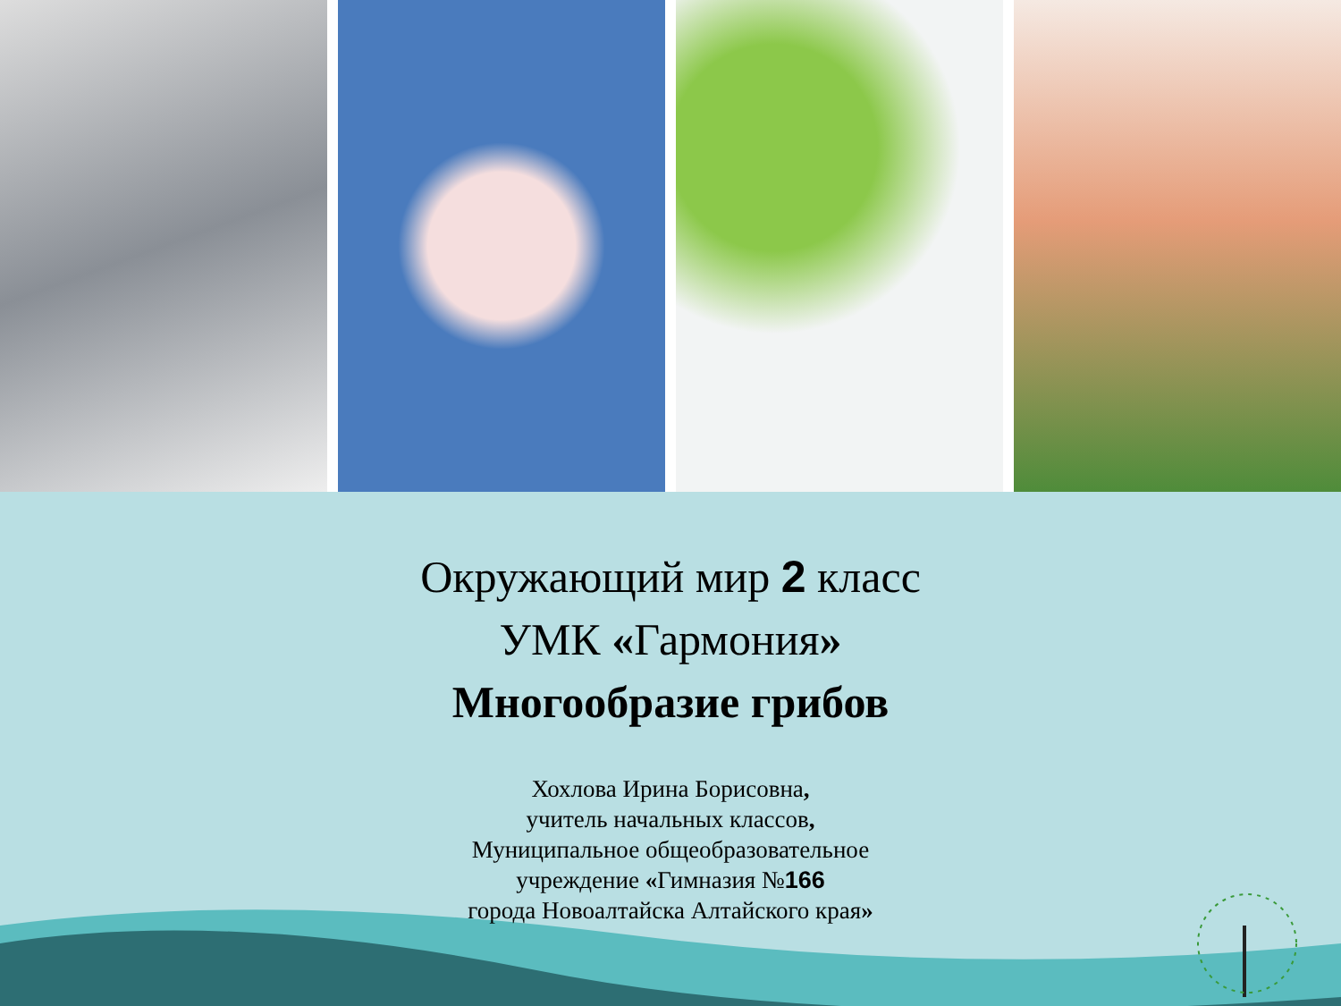Окружающий мир 2 класс
УМК «Гармония»
Многообразие грибов
Хохлова Ирина Борисовна,
учитель начальных классов,
Муниципальное общеобразовательное
учреждение «Гимназия №166
города Новоалтайска Алтайского края»